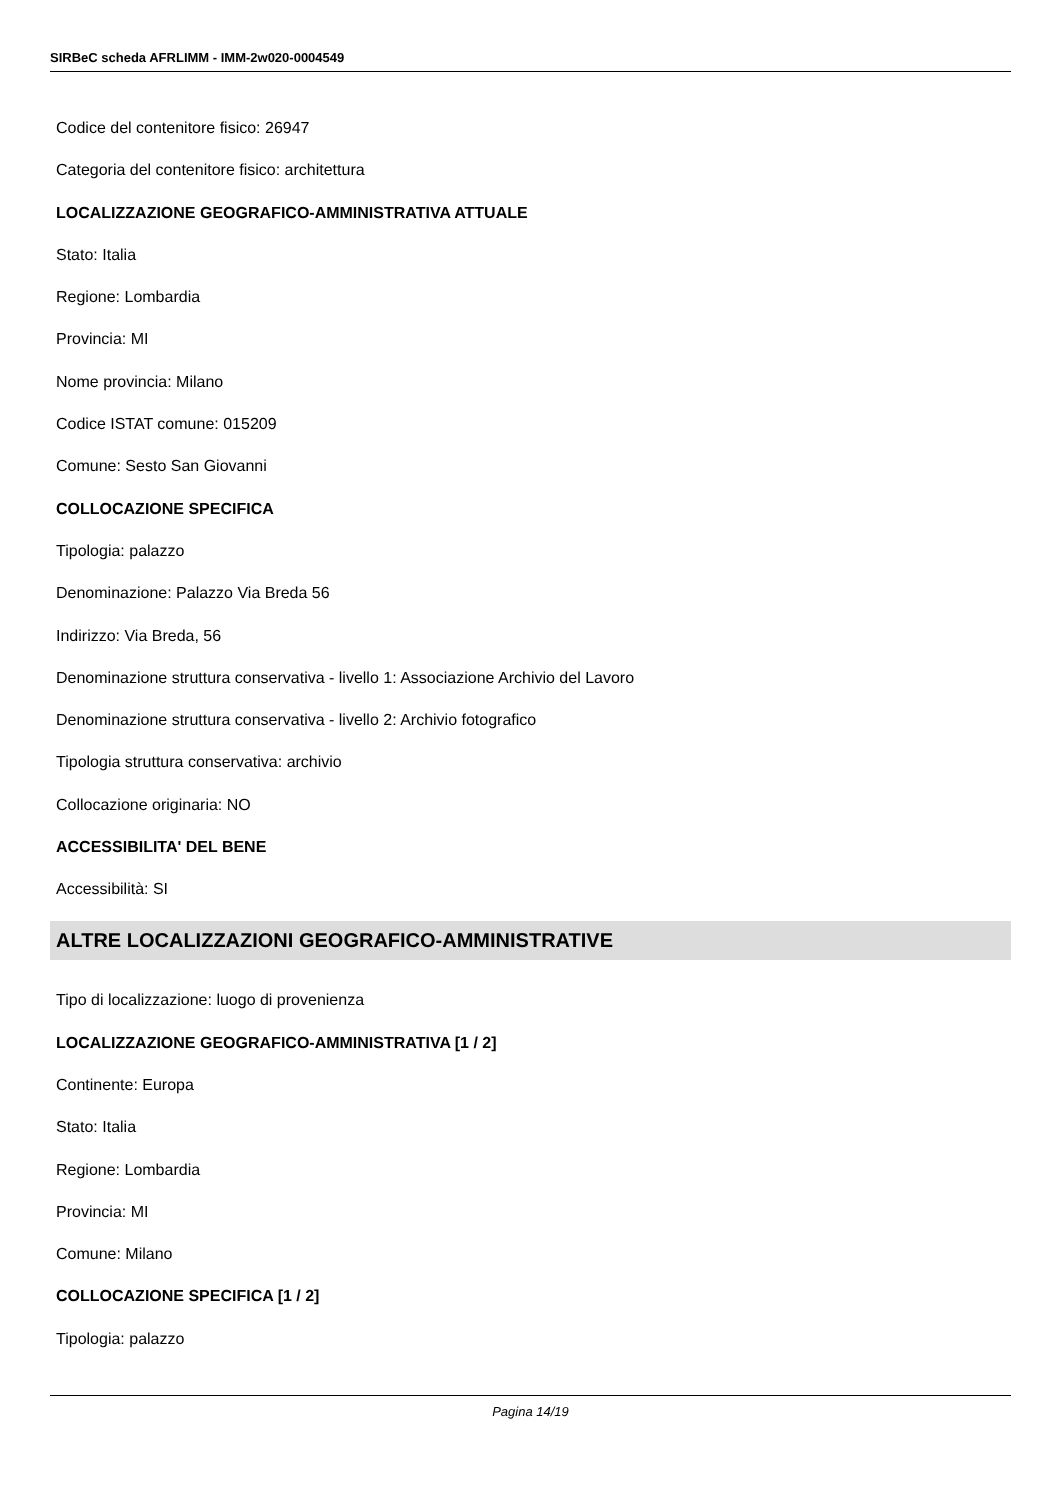SIRBeC scheda AFRLIMM - IMM-2w020-0004549
Codice del contenitore fisico: 26947
Categoria del contenitore fisico: architettura
LOCALIZZAZIONE GEOGRAFICO-AMMINISTRATIVA ATTUALE
Stato: Italia
Regione: Lombardia
Provincia: MI
Nome provincia: Milano
Codice ISTAT comune: 015209
Comune: Sesto San Giovanni
COLLOCAZIONE SPECIFICA
Tipologia: palazzo
Denominazione: Palazzo Via Breda 56
Indirizzo: Via Breda, 56
Denominazione struttura conservativa - livello 1: Associazione Archivio del Lavoro
Denominazione struttura conservativa - livello 2: Archivio fotografico
Tipologia struttura conservativa: archivio
Collocazione originaria: NO
ACCESSIBILITA' DEL BENE
Accessibilità: SI
ALTRE LOCALIZZAZIONI GEOGRAFICO-AMMINISTRATIVE
Tipo di localizzazione: luogo di provenienza
LOCALIZZAZIONE GEOGRAFICO-AMMINISTRATIVA [1 / 2]
Continente: Europa
Stato: Italia
Regione: Lombardia
Provincia: MI
Comune: Milano
COLLOCAZIONE SPECIFICA [1 / 2]
Tipologia: palazzo
Pagina 14/19